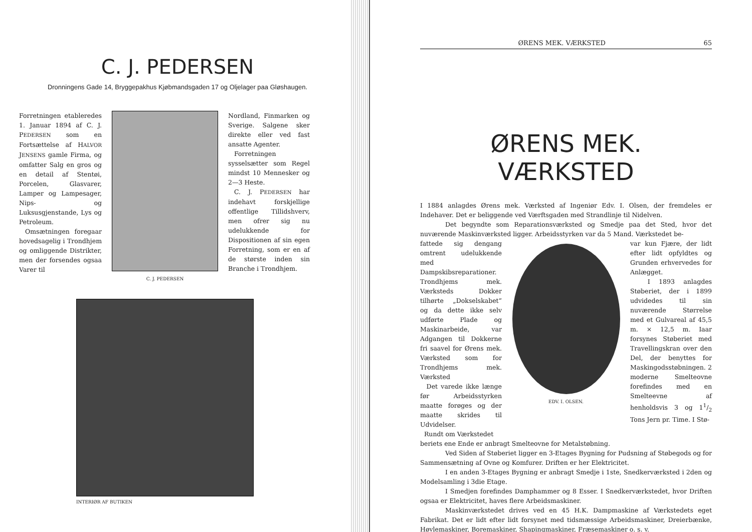C. J. PEDERSEN
Dronningens Gade 14, Bryggepakhus Kjøbmandsgaden 17 og Oljelager paa Gløshaugen.
Forretningen etableredes 1. Januar 1894 af C. J. PEDERSEN som en Fortsættelse af HALVOR JENSENS gamle Firma, og omfatter Salg en gros og en detail af Stentøi, Porcelen, Glasvarer, Lamper og Lampesager, Nips- og Luksusgjenstande, Lys og Petroleum.
Omsætningen foregaar hovedsagelig i Trondhjem og omliggende Distrikter, men der forsendes ogsaa Varer til
C. J. PEDERSEN
Nordland, Finmarken og Sverige. Salgene sker direkte eller ved fast ansatte Agenter.
Forretningen sysselsætter som Regel mindst 10 Mennesker og 2—3 Heste.
C. J. PEDERSEN har indehavt forskjellige offentlige Tillidshverv, men ofrer sig nu udelukkende for Dispositionen af sin egen Forretning, som er en af de største inden sin Branche i Trondhjem.
INTERIØR AF BUTIKEN
ØRENS MEK. VÆRKSTED 65
ØRENS MEK. VÆRKSTED
I 1884 anlagdes Ørens mek. Værksted af Ingeniør Edv. I. Olsen, der fremdeles er Indehaver. Det er beliggende ved Værftsgaden med Strandlinje til Nidelven.
Det begyndte som Reparationsværksted og Smedje paa det Sted, hvor det nuværende Maskinværksted ligger. Arbeidsstyrken var da 5 Mand. Værkstedet be-
fattede sig dengang omtrent udelukkende med Dampskibsreparationer. Trondhjems mek. Værksteds Dokker tilhørte „Dokselskabet“ og da dette ikke selv udførte Plade og Maskinarbeide, var Adgangen til Dokkerne fri saavel for Ørens mek. Værksted som for Trondhjems mek. Værksted
Det varede ikke længe før Arbeidsstyrken maatte forøges og der maatte skrides til Udvidelser.
Rundt om Værkstedet
EDV. I. OLSEN.
var kun Fjære, der lidt efter lidt opfyldtes og Grunden erhvervedes for Anlægget.
I 1893 anlagdes Støberiet, der i 1899 udvidedes til sin nuværende Størrelse med et Gulvareal af 45,5 m. × 12,5 m. Iaar forsynes Støberiet med Travellingskran over den Del, der benyttes for Maskingodsstøbningen. 2 moderne Smelteovne forefindes med en Smelteevne af henholdsvis 3 og 11/2 Tons Jern pr. Time. I Stø-
beriets ene Ende er anbragt Smelteovne for Metalstøbning.
Ved Siden af Støberiet ligger en 3-Etages Bygning for Pudsning af Støbegods og for Sammensætning af Ovne og Komfurer. Driften er her Elektricitet.
I en anden 3-Etages Bygning er anbragt Smedje i 1ste, Snedkerværksted i 2den og Modelsamling i 3die Etage.
I Smedjen forefindes Damphammer og 8 Esser. I Snedkerværkstedet, hvor Driften ogsaa er Elektricitet, haves flere Arbeidsmaskiner.
Maskinværkstedet drives ved en 45 H.K. Dampmaskine af Værkstedets eget Fabrikat. Det er lidt efter lidt forsynet med tidsmæssige Arbeidsmaskiner, Dreierbænke, Høvlemaskiner, Boremaskiner, Shapingmaskiner, Fræsemaskiner o. s. v.